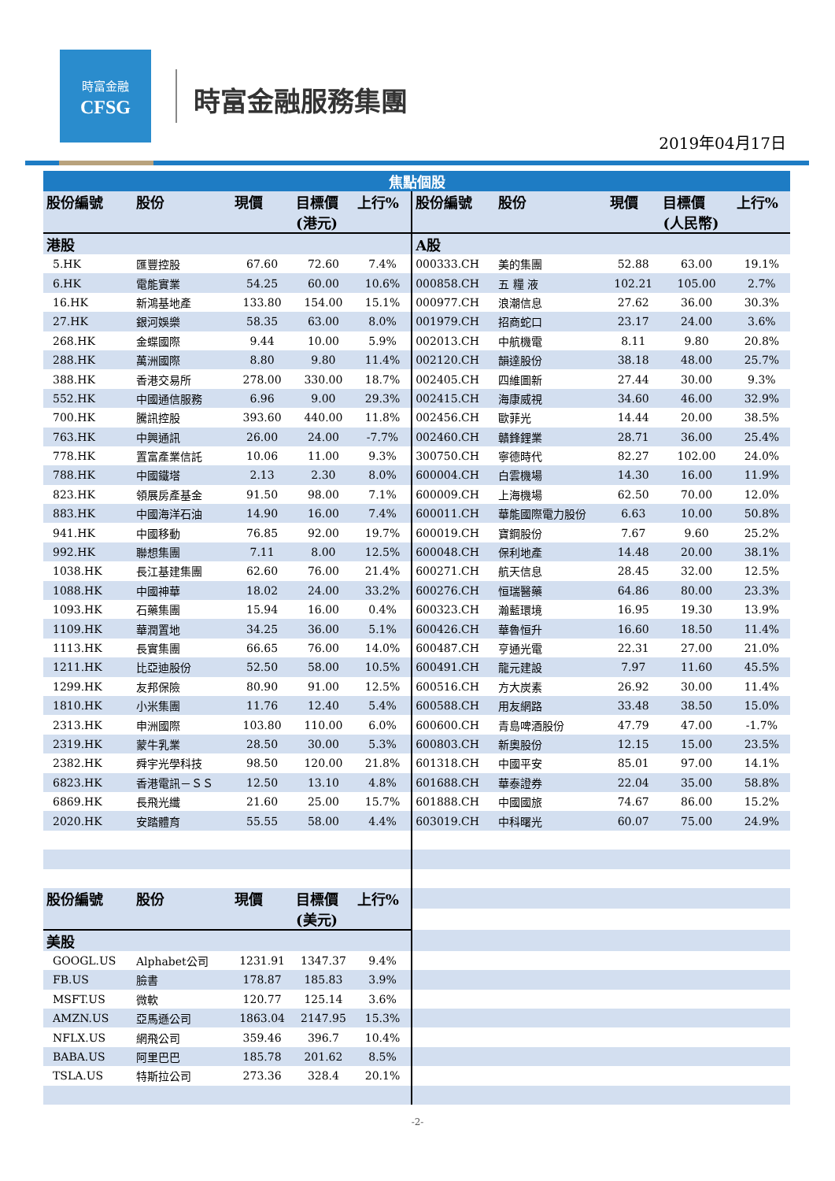時富金融
CFSG
時富金融服務集團
2019年04月17日
| 焦點個股 | | | | | | | | | |
| --- | --- | --- | --- | --- | --- | --- | --- | --- | --- |
| 股份編號 | 股份 | 現價 | 目標價 (港元) | 上行% | 股份編號 | 股份 | 現價 | 目標價 (人民幣) | 上行% |
| 港股 | | | | | A股 | | | | |
| 5.HK | 匯豐控股 | 67.60 | 72.60 | 7.4% | 000333.CH | 美的集團 | 52.88 | 63.00 | 19.1% |
| 6.HK | 電能實業 | 54.25 | 60.00 | 10.6% | 000858.CH | 五 糧 液 | 102.21 | 105.00 | 2.7% |
| 16.HK | 新鴻基地產 | 133.80 | 154.00 | 15.1% | 000977.CH | 浪潮信息 | 27.62 | 36.00 | 30.3% |
| 27.HK | 銀河娛樂 | 58.35 | 63.00 | 8.0% | 001979.CH | 招商蛇口 | 23.17 | 24.00 | 3.6% |
| 268.HK | 金蝶國際 | 9.44 | 10.00 | 5.9% | 002013.CH | 中航機電 | 8.11 | 9.80 | 20.8% |
| 288.HK | 萬洲國際 | 8.80 | 9.80 | 11.4% | 002120.CH | 韻達股份 | 38.18 | 48.00 | 25.7% |
| 388.HK | 香港交易所 | 278.00 | 330.00 | 18.7% | 002405.CH | 四維圖新 | 27.44 | 30.00 | 9.3% |
| 552.HK | 中國通信服務 | 6.96 | 9.00 | 29.3% | 002415.CH | 海康威視 | 34.60 | 46.00 | 32.9% |
| 700.HK | 騰訊控股 | 393.60 | 440.00 | 11.8% | 002456.CH | 歐菲光 | 14.44 | 20.00 | 38.5% |
| 763.HK | 中興通訊 | 26.00 | 24.00 | -7.7% | 002460.CH | 贛鋒鋰業 | 28.71 | 36.00 | 25.4% |
| 778.HK | 置富產業信託 | 10.06 | 11.00 | 9.3% | 300750.CH | 寧德時代 | 82.27 | 102.00 | 24.0% |
| 788.HK | 中國鐵塔 | 2.13 | 2.30 | 8.0% | 600004.CH | 白雲機場 | 14.30 | 16.00 | 11.9% |
| 823.HK | 領展房產基金 | 91.50 | 98.00 | 7.1% | 600009.CH | 上海機場 | 62.50 | 70.00 | 12.0% |
| 883.HK | 中國海洋石油 | 14.90 | 16.00 | 7.4% | 600011.CH | 華能國際電力股份 | 6.63 | 10.00 | 50.8% |
| 941.HK | 中國移動 | 76.85 | 92.00 | 19.7% | 600019.CH | 寶鋼股份 | 7.67 | 9.60 | 25.2% |
| 992.HK | 聯想集團 | 7.11 | 8.00 | 12.5% | 600048.CH | 保利地產 | 14.48 | 20.00 | 38.1% |
| 1038.HK | 長江基建集團 | 62.60 | 76.00 | 21.4% | 600271.CH | 航天信息 | 28.45 | 32.00 | 12.5% |
| 1088.HK | 中國神華 | 18.02 | 24.00 | 33.2% | 600276.CH | 恒瑞醫藥 | 64.86 | 80.00 | 23.3% |
| 1093.HK | 石藥集團 | 15.94 | 16.00 | 0.4% | 600323.CH | 瀚藍環境 | 16.95 | 19.30 | 13.9% |
| 1109.HK | 華潤置地 | 34.25 | 36.00 | 5.1% | 600426.CH | 華魯恒升 | 16.60 | 18.50 | 11.4% |
| 1113.HK | 長實集團 | 66.65 | 76.00 | 14.0% | 600487.CH | 亨通光電 | 22.31 | 27.00 | 21.0% |
| 1211.HK | 比亞迪股份 | 52.50 | 58.00 | 10.5% | 600491.CH | 龍元建設 | 7.97 | 11.60 | 45.5% |
| 1299.HK | 友邦保險 | 80.90 | 91.00 | 12.5% | 600516.CH | 方大炭素 | 26.92 | 30.00 | 11.4% |
| 1810.HK | 小米集團 | 11.76 | 12.40 | 5.4% | 600588.CH | 用友網路 | 33.48 | 38.50 | 15.0% |
| 2313.HK | 申洲國際 | 103.80 | 110.00 | 6.0% | 600600.CH | 青島啤酒股份 | 47.79 | 47.00 | -1.7% |
| 2319.HK | 蒙牛乳業 | 28.50 | 30.00 | 5.3% | 600803.CH | 新奧股份 | 12.15 | 15.00 | 23.5% |
| 2382.HK | 舜宇光學科技 | 98.50 | 120.00 | 21.8% | 601318.CH | 中國平安 | 85.01 | 97.00 | 14.1% |
| 6823.HK | 香港電訊－ＳＳ | 12.50 | 13.10 | 4.8% | 601688.CH | 華泰證券 | 22.04 | 35.00 | 58.8% |
| 6869.HK | 長飛光纖 | 21.60 | 25.00 | 15.7% | 601888.CH | 中國國旅 | 74.67 | 86.00 | 15.2% |
| 2020.HK | 安踏體育 | 55.55 | 58.00 | 4.4% | 603019.CH | 中科曙光 | 60.07 | 75.00 | 24.9% |
| 股份編號 | 股份 | 現價 | 目標價 (美元) | 上行% | | | | | |
| 美股 | | | | | | | | | |
| GOOGL.US | Alphabet公司 | 1231.91 | 1347.37 | 9.4% | | | | | |
| FB.US | 臉書 | 178.87 | 185.83 | 3.9% | | | | | |
| MSFT.US | 微軟 | 120.77 | 125.14 | 3.6% | | | | | |
| AMZN.US | 亞馬遜公司 | 1863.04 | 2147.95 | 15.3% | | | | | |
| NFLX.US | 網飛公司 | 359.46 | 396.7 | 10.4% | | | | | |
| BABA.US | 阿里巴巴 | 185.78 | 201.62 | 8.5% | | | | | |
| TSLA.US | 特斯拉公司 | 273.36 | 328.4 | 20.1% | | | | | |
-2-